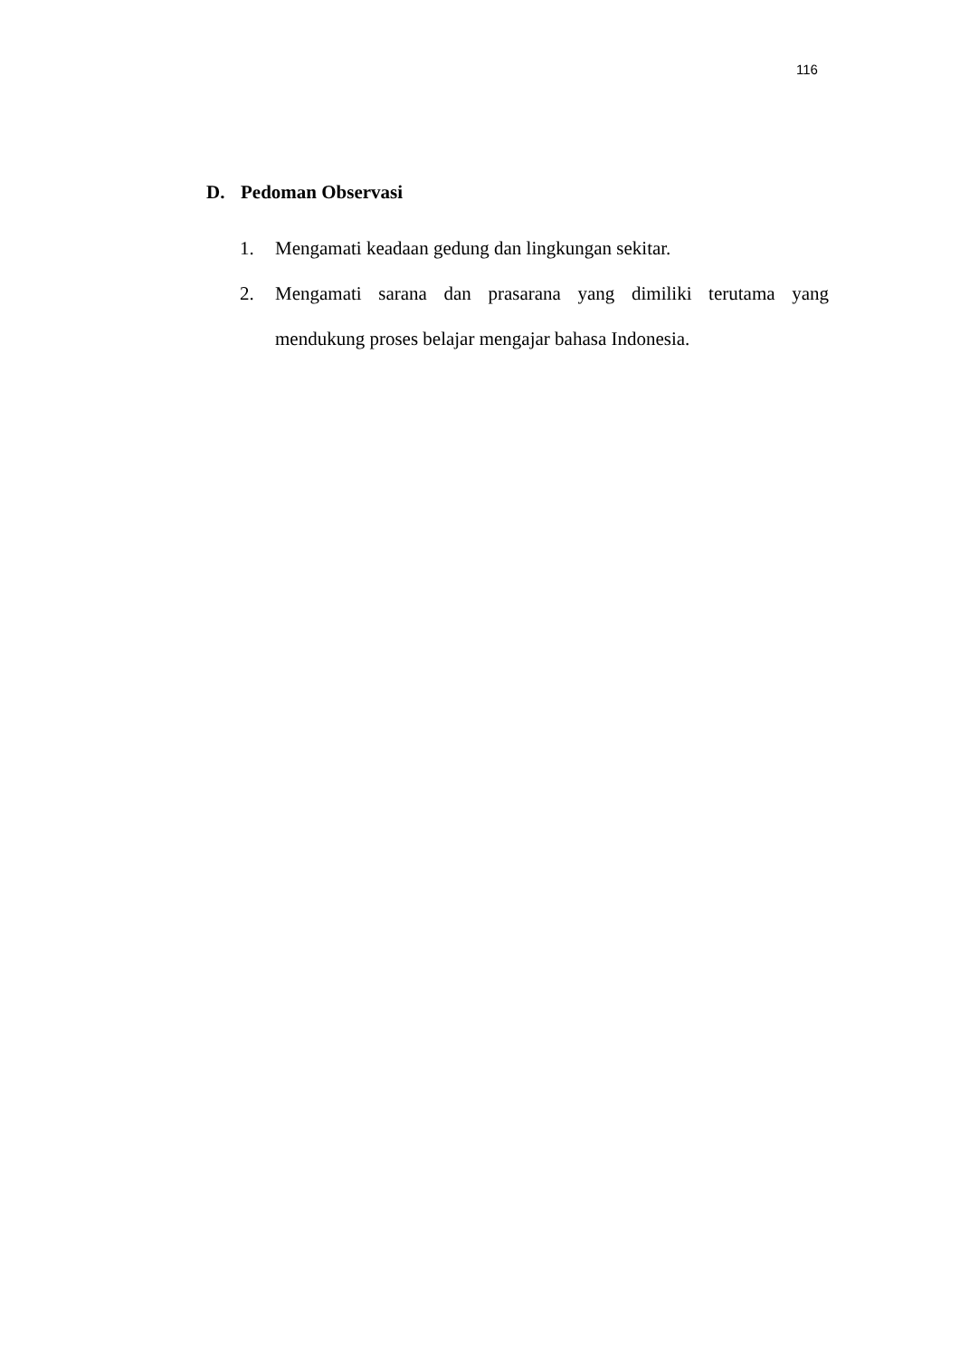116
D. Pedoman Observasi
1. Mengamati keadaan gedung dan lingkungan sekitar.
2. Mengamati sarana dan prasarana yang dimiliki terutama yang mendukung proses belajar mengajar bahasa Indonesia.